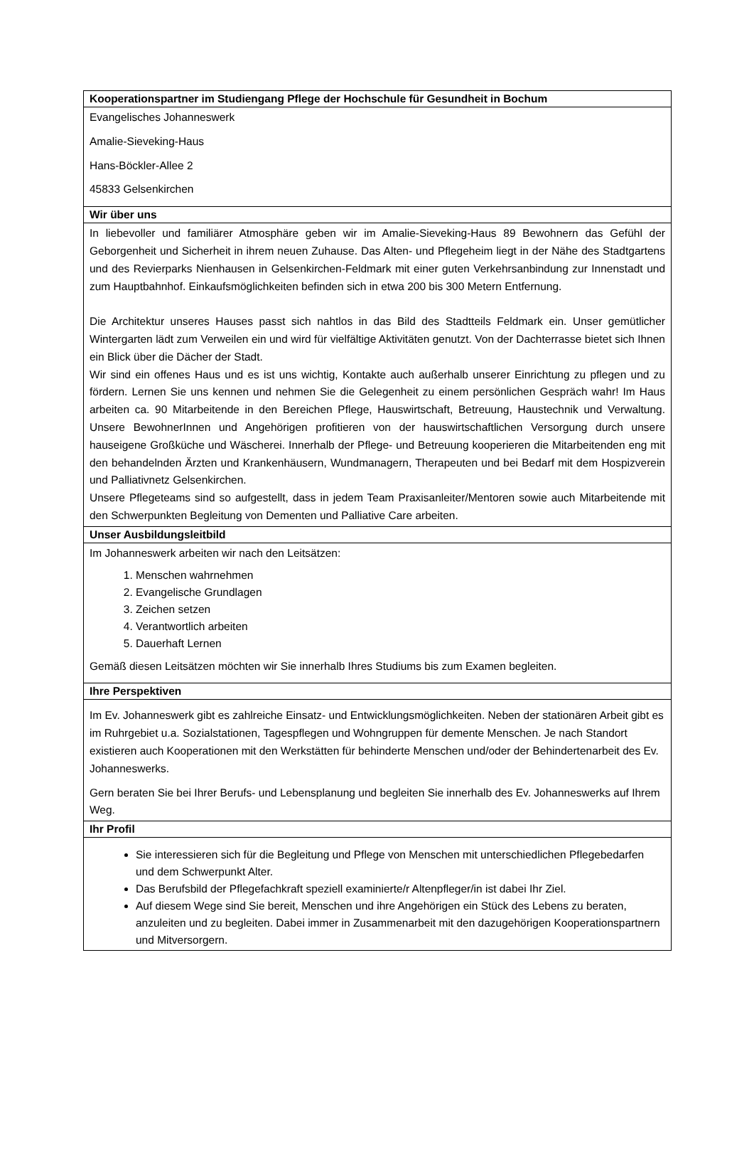| Kooperationspartner im Studiengang Pflege der Hochschule für Gesundheit in Bochum |
| --- |
| Evangelisches Johanneswerk Amalie-Sieveking-Haus Hans-Böckler-Allee 2 45833 Gelsenkirchen |
| Wir über uns |
| In liebevoller und familiärer Atmosphäre geben wir im Amalie-Sieveking-Haus 89 Bewohnern das Gefühl der Geborgenheit und Sicherheit in ihrem neuen Zuhause. Das Alten- und Pflegeheim liegt in der Nähe des Stadtgartens und des Revierparks Nienhausen in Gelsenkirchen-Feldmark mit einer guten Verkehrsanbindung zur Innenstadt und zum Hauptbahnhof. Einkaufsmöglichkeiten befinden sich in etwa 200 bis 300 Metern Entfernung. Die Architektur unseres Hauses passt sich nahtlos in das Bild des Stadtteils Feldmark ein. Unser gemütlicher Wintergarten lädt zum Verweilen ein und wird für vielfältige Aktivitäten genutzt. Von der Dachterrasse bietet sich Ihnen ein Blick über die Dächer der Stadt. Wir sind ein offenes Haus und es ist uns wichtig, Kontakte auch außerhalb unserer Einrichtung zu pflegen und zu fördern. Lernen Sie uns kennen und nehmen Sie die Gelegenheit zu einem persönlichen Gespräch wahr! Im Haus arbeiten ca. 90 Mitarbeitende in den Bereichen Pflege, Hauswirtschaft, Betreuung, Haustechnik und Verwaltung. Unsere BewohnerInnen und Angehörigen profitieren von der hauswirtschaftlichen Versorgung durch unsere hauseigene Großküche und Wäscherei. Innerhalb der Pflege- und Betreuung kooperieren die Mitarbeitenden eng mit den behandelnden Ärzten und Krankenhäusern, Wundmanagern, Therapeuten und bei Bedarf mit dem Hospizverein und Palliativnetz Gelsenkirchen. Unsere Pflegeteams sind so aufgestellt, dass in jedem Team Praxisanleiter/Mentoren sowie auch Mitarbeitende mit den Schwerpunkten Begleitung von Dementen und Palliative Care arbeiten. |
| Unser Ausbildungsleitbild |
| Im Johanneswerk arbeiten wir nach den Leitsätzen: 1. Menschen wahrnehmen 2. Evangelische Grundlagen 3. Zeichen setzen 4. Verantwortlich arbeiten 5. Dauerhaft Lernen Gemäß diesen Leitsätzen möchten wir Sie innerhalb Ihres Studiums bis zum Examen begleiten. |
| Ihre Perspektiven |
| Im Ev. Johanneswerk gibt es zahlreiche Einsatz- und Entwicklungsmöglichkeiten. Neben der stationären Arbeit gibt es im Ruhrgebiet u.a. Sozialstationen, Tagespflegen und Wohngruppen für demente Menschen. Je nach Standort existieren auch Kooperationen mit den Werkstätten für behinderte Menschen und/oder der Behindertenarbeit des Ev. Johanneswerks. Gern beraten Sie bei Ihrer Berufs- und Lebensplanung und begleiten Sie innerhalb des Ev. Johanneswerks auf Ihrem Weg. |
| Ihr Profil |
| Sie interessieren sich für die Begleitung und Pflege von Menschen mit unterschiedlichen Pflegebedarfen und dem Schwerpunkt Alter. Das Berufsbild der Pflegefachkraft speziell examinierte/r Altenpfleger/in ist dabei Ihr Ziel. Auf diesem Wege sind Sie bereit, Menschen und ihre Angehörigen ein Stück des Lebens zu beraten, anzuleiten und zu begleiten. Dabei immer in Zusammenarbeit mit den dazugehörigen Kooperationspartnern und Mitversorgern. |